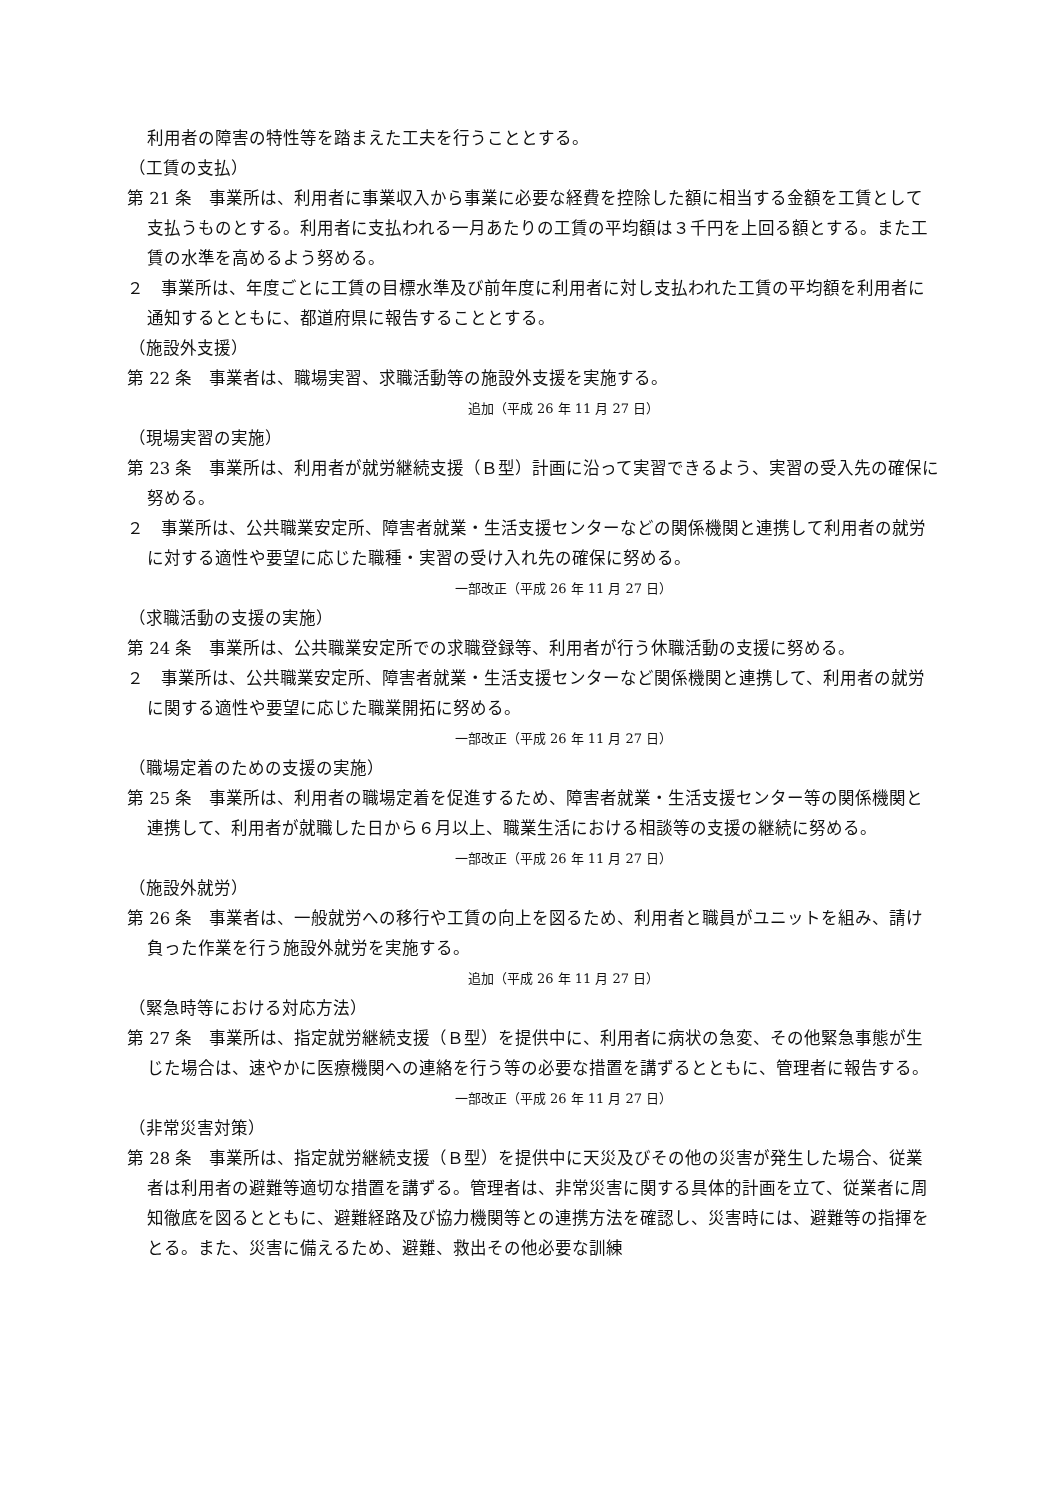利用者の障害の特性等を踏まえた工夫を行うこととする。
（工賃の支払）
第 21 条　事業所は、利用者に事業収入から事業に必要な経費を控除した額に相当する金額を工賃として支払うものとする。利用者に支払われる一月あたりの工賃の平均額は３千円を上回る額とする。また工賃の水準を高めるよう努める。
２　事業所は、年度ごとに工賃の目標水準及び前年度に利用者に対し支払われた工賃の平均額を利用者に通知するとともに、都道府県に報告することとする。
（施設外支援）
第 22 条　事業者は、職場実習、求職活動等の施設外支援を実施する。
追加（平成 26 年 11 月 27 日）
（現場実習の実施）
第 23 条　事業所は、利用者が就労継続支援（Ｂ型）計画に沿って実習できるよう、実習の受入先の確保に努める。
２　事業所は、公共職業安定所、障害者就業・生活支援センターなどの関係機関と連携して利用者の就労に対する適性や要望に応じた職種・実習の受け入れ先の確保に努める。
一部改正（平成 26 年 11 月 27 日）
（求職活動の支援の実施）
第 24 条　事業所は、公共職業安定所での求職登録等、利用者が行う休職活動の支援に努める。
２　事業所は、公共職業安定所、障害者就業・生活支援センターなど関係機関と連携して、利用者の就労に関する適性や要望に応じた職業開拓に努める。
一部改正（平成 26 年 11 月 27 日）
（職場定着のための支援の実施）
第 25 条　事業所は、利用者の職場定着を促進するため、障害者就業・生活支援センター等の関係機関と連携して、利用者が就職した日から６月以上、職業生活における相談等の支援の継続に努める。
一部改正（平成 26 年 11 月 27 日）
（施設外就労）
第 26 条　事業者は、一般就労への移行や工賃の向上を図るため、利用者と職員がユニットを組み、請け負った作業を行う施設外就労を実施する。
追加（平成 26 年 11 月 27 日）
（緊急時等における対応方法）
第 27 条　事業所は、指定就労継続支援（Ｂ型）を提供中に、利用者に病状の急変、その他緊急事態が生じた場合は、速やかに医療機関への連絡を行う等の必要な措置を講ずるとともに、管理者に報告する。
一部改正（平成 26 年 11 月 27 日）
（非常災害対策）
第 28 条　事業所は、指定就労継続支援（Ｂ型）を提供中に天災及びその他の災害が発生した場合、従業者は利用者の避難等適切な措置を講ずる。管理者は、非常災害に関する具体的計画を立て、従業者に周知徹底を図るとともに、避難経路及び協力機関等との連携方法を確認し、災害時には、避難等の指揮をとる。また、災害に備えるため、避難、救出その他必要な訓練